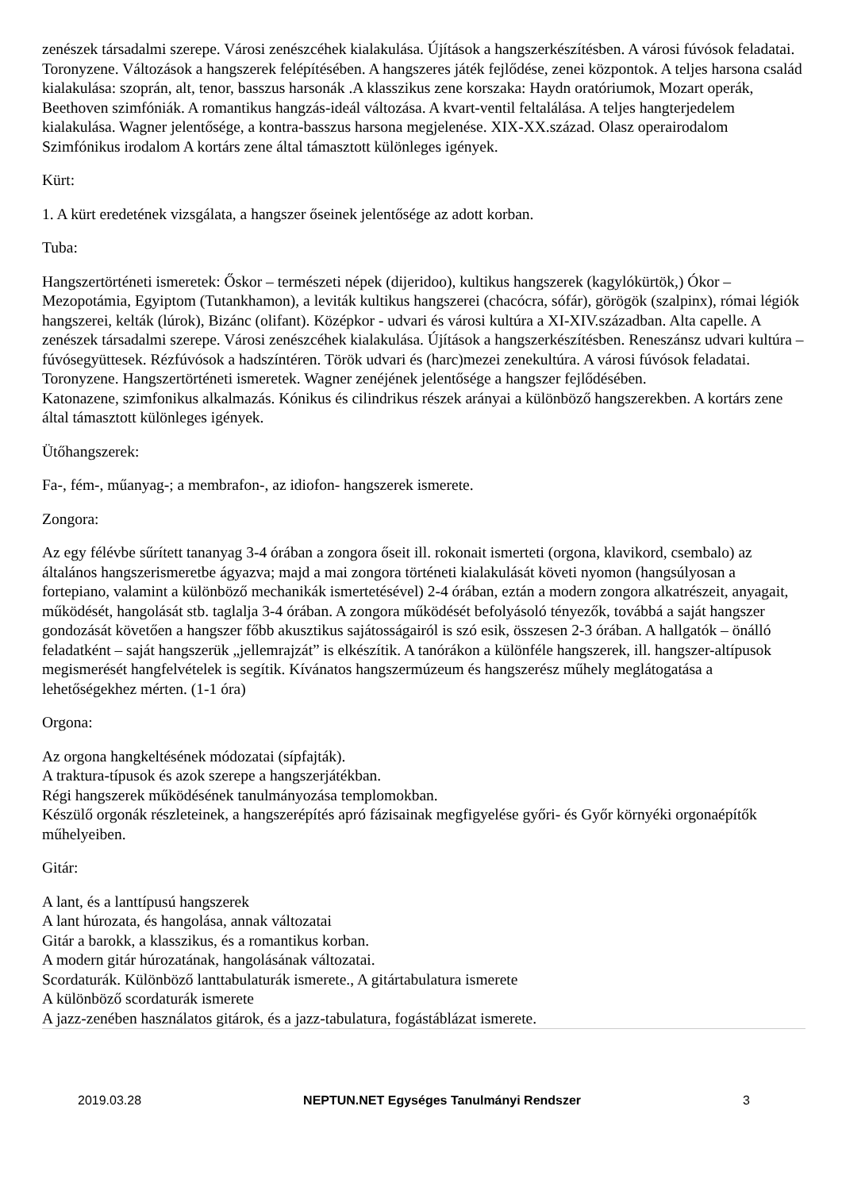zenészek társadalmi szerepe. Városi zenészcéhek kialakulása. Újítások a hangszerkészítésben. A városi fúvósok feladatai. Toronyzene. Változások a hangszerek felépítésében. A hangszeres játék fejlődése, zenei központok. A teljes harsona család kialakulása: szoprán, alt, tenor, basszus harsonák .A klasszikus zene korszaka: Haydn oratóriumok, Mozart operák, Beethoven szimfóniák. A romantikus hangzás-ideál változása. A kvart-ventil feltalálása. A teljes hangterjedelem kialakulása. Wagner jelentősége, a kontra-basszus harsona megjelenése. XIX-XX.század. Olasz operairodalom Szimfónikus irodalom A kortárs zene által támasztott különleges igények.
Kürt:
1. A kürt eredetének vizsgálata, a hangszer őseinek jelentősége az adott korban.
Tuba:
Hangszertörténeti ismeretek: Őskor – természeti népek (dijeridoo), kultikus hangszerek (kagylókürtök,) Ókor – Mezopotámia, Egyiptom (Tutankhamon), a leviták kultikus hangszerei (chacócra, sófár), görögök (szalpinx), római légiók hangszerei, kelták (lúrok), Bizánc (olifant). Középkor - udvari és városi kultúra a XI-XIV.században. Alta capelle. A zenészek társadalmi szerepe. Városi zenészcéhek kialakulása. Újítások a hangszerkészítésben. Reneszánsz udvari kultúra – fúvósegyüttesek. Rézfúvósok a hadszíntéren. Török udvari és (harc)mezei zenekultúra. A városi fúvósok feladatai. Toronyzene. Hangszertörténeti ismeretek. Wagner zenéjének jelentősége a hangszer fejlődésében.
Katonazene, szimfonikus alkalmazás. Kónikus és cilindrikus részek arányai a különböző hangszerekben. A kortárs zene által támasztott különleges igények.
Ütőhangszerek:
Fa-, fém-, műanyag-; a membrafon-, az idiofon- hangszerek ismerete.
Zongora:
Az egy félévbe sűrített tananyag 3-4 órában a zongora őseit ill. rokonait ismerteti (orgona, klavikord, csembalo) az általános hangszerismeretbe ágyazva; majd a mai zongora történeti kialakulását követi nyomon (hangsúlyosan a fortepiano, valamint a különböző mechanikák ismertetésével) 2-4 órában, eztán a modern zongora alkatrészeit, anyagait, működését, hangolását stb. taglalja 3-4 órában. A zongora működését befolyásoló tényezők, továbbá a saját hangszer gondozását követően a hangszer főbb akusztikus sajátosságairól is szó esik, összesen 2-3 órában. A hallgatók – önálló feladatként – saját hangszerük „jellemrajzát” is elkészítik. A tanórákon a különféle hangszerek, ill. hangszer-altípusok megismerését hangfelvételek is segítik. Kívánatos hangszermúzeum és hangszerész műhely meglátogatása a lehetőségekhez mérten. (1-1 óra)
Orgona:
Az orgona hangkeltésének módozatai (sípfajták).
A traktura-típusok és azok szerepe a hangszerjátékban.
Régi hangszerek működésének tanulmányozása templomokban.
Készülő orgonák részleteinek, a hangszerépítés apró fázisainak megfigyelése győri- és Győr környéki orgonaépítők műhelyeiben.
Gitár:
A lant, és a lanttípusú hangszerek
A lant húrozata, és hangolása, annak változatai
Gitár a barokk, a klasszikus, és a romantikus korban.
A modern gitár húrozatának, hangolásának változatai.
Scordaturák. Különböző lanttabulaturák ismerete., A gitártabulatura ismerete
A különböző scordaturák ismerete
A jazz-zenében használatos gitárok, és a jazz-tabulatura, fogástáblázat ismerete.
2019.03.28 NEPTUN.NET Egységes Tanulmányi Rendszer 3